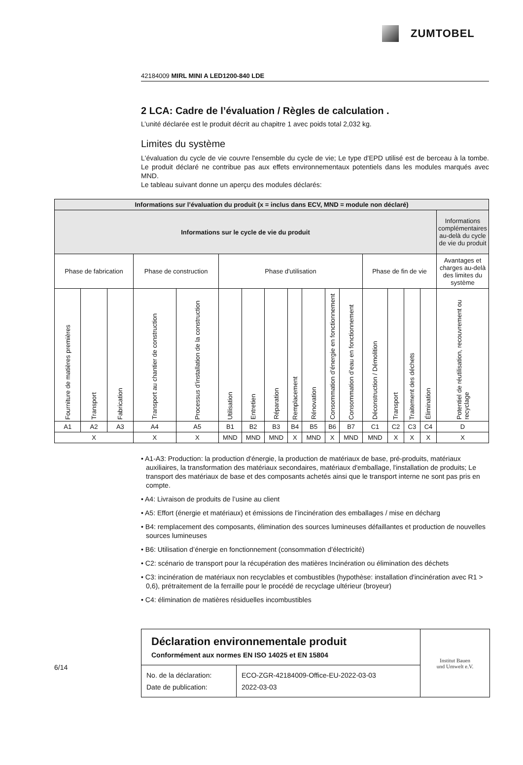ZUMTOBEL
42184009 MIRL MINI A LED1200-840 LDE
2 LCA: Cadre de l’évaluation / Règles de calculation .
L’unité déclarée est le produit décrit au chapitre 1 avec poids total 2,032 kg.
Limites du système
L'évaluation du cycle de vie couvre l'ensemble du cycle de vie; Le type d'EPD utilisé est de berceau à la tombe. Le produit déclaré ne contribue pas aux effets environnementaux potentiels dans les modules marqués avec MND.
Le tableau suivant donne un aperçu des modules déclarés:
| Informations sur l’évaluation du produit (x = inclus dans ECV, MND = module non déclaré) | | | | | | | | | | | | | | | | |
| Informations sur le cycle de vie du produit | | | | | | | | | | | | | | | | Informations complémentaires au-delà du cycle de vie du produit |
| Phase de fabrication | | | Phase de construction | | Phase d'utilisation | | | | | | | Phase de fin de vie | | | | Avantages et charges au-delà des limites du système |
| Fourniture de matières premières | Transport | Fabrication | Transport au chantier de construction | Processus d’installation de la construction | Utilisation | Entretien | Réparation | Remplacement | Rénovation | Consommation d’énergie en fonctionnement | Consommation d’eau en fonctionnement | Déconstruction / Démolition | Transport | Traitement des déchets | Élimination | Potentiel de réutilisation, recouvrement ou recyclage |
| A1 | A2 | A3 | A4 | A5 | B1 | B2 | B3 | B4 | B5 | B6 | B7 | C1 | C2 | C3 | C4 | D |
| X | | | X | X | MND | MND | MND | X | MND | X | MND | MND | X | X | X | X |
• A1-A3: Production: la production d'énergie, la production de matériaux de base, pré-produits, matériaux auxiliaires, la transformation des matériaux secondaires, matériaux d'emballage, l'installation de produits; Le transport des matériaux de base et des composants achetés ainsi que le transport interne ne sont pas pris en compte.
• A4: Livraison de produits de l’usine au client
• A5: Effort (énergie et matériaux) et émissions de l’incinération des emballages / mise en décharg
• B4: remplacement des composants, élimination des sources lumineuses défaillantes et production de nouvelles sources lumineuses
• B6: Utilisation d’énergie en fonctionnement (consommation d’électricité)
• C2: scénario de transport pour la récupération des matières Incinération ou élimination des déchets
• C3: incinération de matériaux non recyclables et combustibles (hypothèse: installation d'incinération avec R1 > 0,6), prétraitement de la ferraille pour le procédé de recyclage ultérieur (broyeur)
• C4: élimination de matières résiduelles incombustibles
6/14
Déclaration environnementale produit
Conformément aux normes EN ISO 14025 et EN 15804
No. de la déclaration:
Date de publication:
ECO-ZGR-42184009-Office-EU-2022-03-03
2022-03-03
Institut Bauen
und Umwelt e.V.